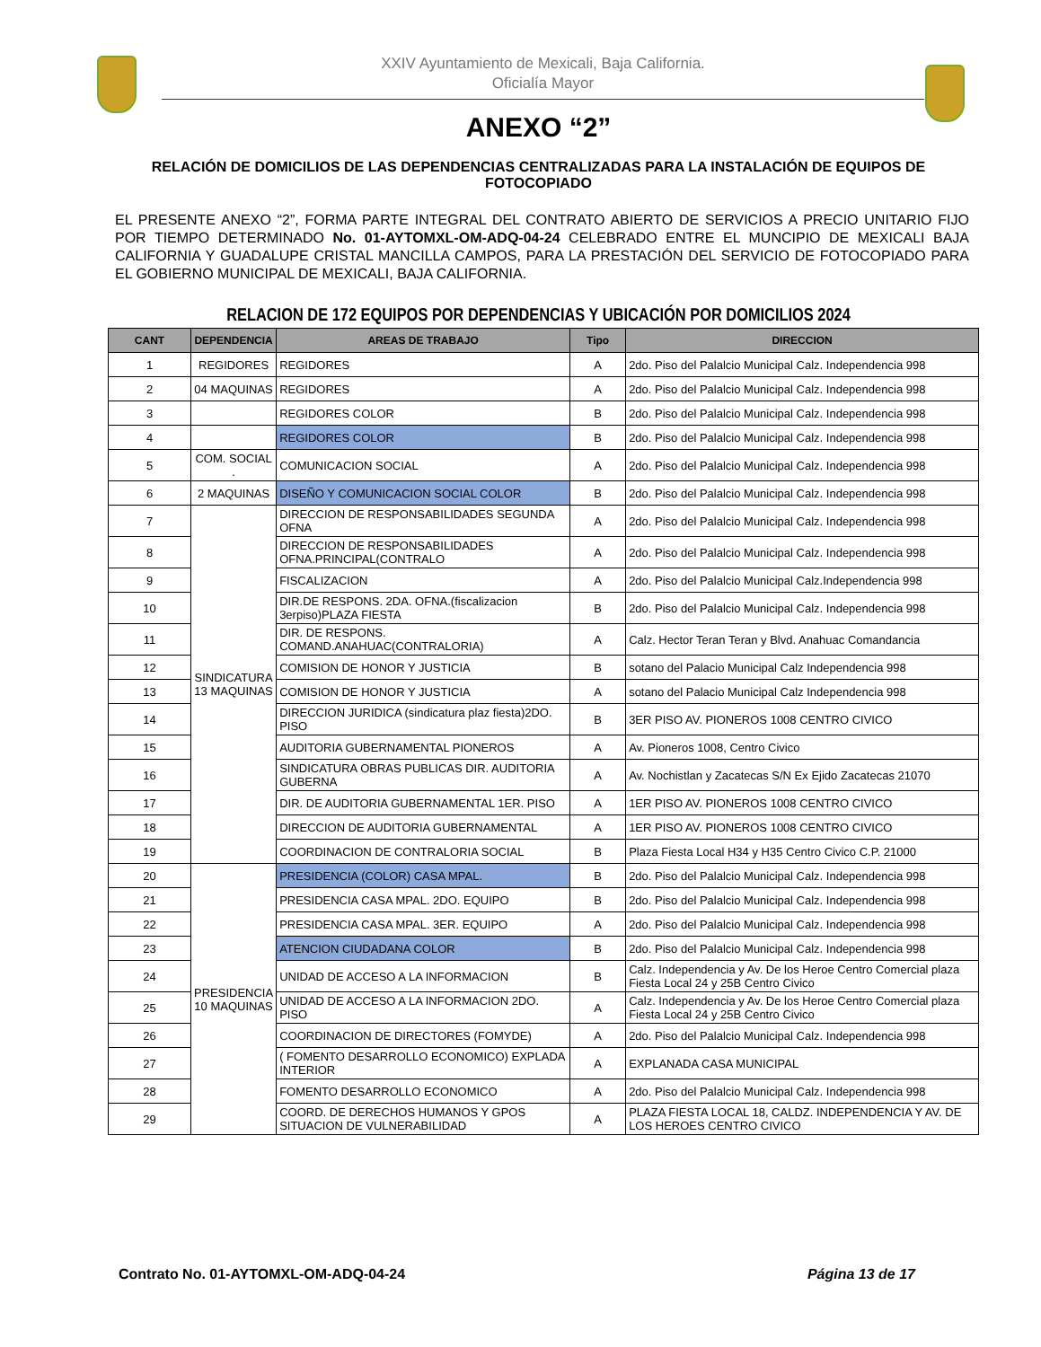XXIV Ayuntamiento de Mexicali, Baja California.
Oficialía Mayor
ANEXO “2”
RELACIÓN DE DOMICILIOS DE LAS DEPENDENCIAS CENTRALIZADAS PARA LA INSTALACIÓN DE EQUIPOS DE FOTOCOPIADO
EL PRESENTE ANEXO “2”, FORMA PARTE INTEGRAL DEL CONTRATO ABIERTO DE SERVICIOS A PRECIO UNITARIO FIJO POR TIEMPO DETERMINADO No. 01-AYTOMXL-OM-ADQ-04-24 CELEBRADO ENTRE EL MUNCIPIO DE MEXICALI BAJA CALIFORNIA Y GUADALUPE CRISTAL MANCILLA CAMPOS, PARA LA PRESTACIÓN DEL SERVICIO DE FOTOCOPIADO PARA EL GOBIERNO MUNICIPAL DE MEXICALI, BAJA CALIFORNIA.
RELACION DE 172 EQUIPOS POR DEPENDENCIAS Y UBICACIÓN POR DOMICILIOS 2024
| CANT | DEPENDENCIA | AREAS DE TRABAJO | Tipo | DIRECCION |
| --- | --- | --- | --- | --- |
| 1 | REGIDORES | REGIDORES | A | 2do. Piso del Palalcio Municipal Calz. Independencia 998 |
| 2 | 04 MAQUINAS | REGIDORES | A | 2do. Piso del Palalcio Municipal Calz. Independencia 998 |
| 3 | | REGIDORES COLOR | B | 2do. Piso del Palalcio Municipal Calz. Independencia 998 |
| 4 | | REGIDORES COLOR | B | 2do. Piso del Palalcio Municipal Calz. Independencia 998 |
| 5 | COM. SOCIAL . | COMUNICACION SOCIAL | A | 2do. Piso del Palalcio Municipal Calz. Independencia 998 |
| 6 | 2 MAQUINAS | DISEÑO Y COMUNICACION SOCIAL COLOR | B | 2do. Piso del Palalcio Municipal Calz. Independencia 998 |
| 7 | SINDICATURA 13 MAQUINAS | DIRECCION DE RESPONSABILIDADES SEGUNDA OFNA | A | 2do. Piso del Palalcio Municipal Calz. Independencia 998 |
| 8 | | DIRECCION DE RESPONSABILIDADES OFNA.PRINCIPAL(CONTRALO | A | 2do. Piso del Palalcio Municipal Calz. Independencia 998 |
| 9 | | FISCALIZACION | A | 2do. Piso del Palalcio Municipal Calz.Independencia 998 |
| 10 | | DIR.DE RESPONS. 2DA. OFNA.(fiscalizacion 3erpiso)PLAZA FIESTA | B | 2do. Piso del Palalcio Municipal Calz. Independencia 998 |
| 11 | | DIR. DE RESPONS. COMAND.ANAHUAC(CONTRALORIA) | A | Calz. Hector Teran Teran y Blvd. Anahuac Comandancia |
| 12 | | COMISION DE HONOR Y JUSTICIA | B | sotano del Palacio Municipal Calz Independencia 998 |
| 13 | | COMISION DE HONOR Y JUSTICIA | A | sotano del Palacio Municipal Calz Independencia 998 |
| 14 | | DIRECCION JURIDICA (sindicatura plaz fiesta)2DO. PISO | B | 3ER PISO AV. PIONEROS 1008 CENTRO CIVICO |
| 15 | | AUDITORIA GUBERNAMENTAL PIONEROS | A | Av. Pioneros 1008, Centro Civico |
| 16 | | SINDICATURA OBRAS PUBLICAS DIR. AUDITORIA GUBERNA | A | Av. Nochistlan y Zacatecas S/N Ex Ejido Zacatecas 21070 |
| 17 | | DIR. DE AUDITORIA GUBERNAMENTAL 1ER. PISO | A | 1ER PISO AV. PIONEROS 1008 CENTRO CIVICO |
| 18 | | DIRECCION DE AUDITORIA GUBERNAMENTAL | A | 1ER PISO AV. PIONEROS 1008 CENTRO CIVICO |
| 19 | | COORDINACION DE CONTRALORIA SOCIAL | B | Plaza Fiesta Local H34 y H35 Centro Civico C.P. 21000 |
| 20 | PRESIDENCIA 10 MAQUINAS | PRESIDENCIA (COLOR) CASA MPAL. | B | 2do. Piso del Palalcio Municipal Calz. Independencia 998 |
| 21 | | PRESIDENCIA CASA MPAL. 2DO. EQUIPO | B | 2do. Piso del Palalcio Municipal Calz. Independencia 998 |
| 22 | | PRESIDENCIA CASA MPAL. 3ER. EQUIPO | A | 2do. Piso del Palalcio Municipal Calz. Independencia 998 |
| 23 | | ATENCION CIUDADANA COLOR | B | 2do. Piso del Palalcio Municipal Calz. Independencia 998 |
| 24 | | UNIDAD DE ACCESO A LA INFORMACION | B | Calz. Independencia y Av. De los Heroe Centro Comercial plaza Fiesta Local 24 y 25B Centro Civico |
| 25 | | UNIDAD DE ACCESO A LA INFORMACION 2DO. PISO | A | Calz. Independencia y Av. De los Heroe Centro Comercial plaza Fiesta Local 24 y 25B Centro Civico |
| 26 | | COORDINACION DE DIRECTORES (FOMYDE) | A | 2do. Piso del Palalcio Municipal Calz. Independencia 998 |
| 27 | | ( FOMENTO DESARROLLO ECONOMICO) EXPLADA INTERIOR | A | EXPLANADA CASA MUNICIPAL |
| 28 | | FOMENTO DESARROLLO ECONOMICO | A | 2do. Piso del Palalcio Municipal Calz. Independencia 998 |
| 29 | | COORD. DE DERECHOS HUMANOS Y GPOS SITUACION DE VULNERABILIDAD | A | PLAZA FIESTA LOCAL 18, CALDZ. INDEPENDENCIA Y AV. DE LOS HEROES CENTRO CIVICO |
Contrato No. 01-AYTOMXL-OM-ADQ-04-24 Página 13 de 17